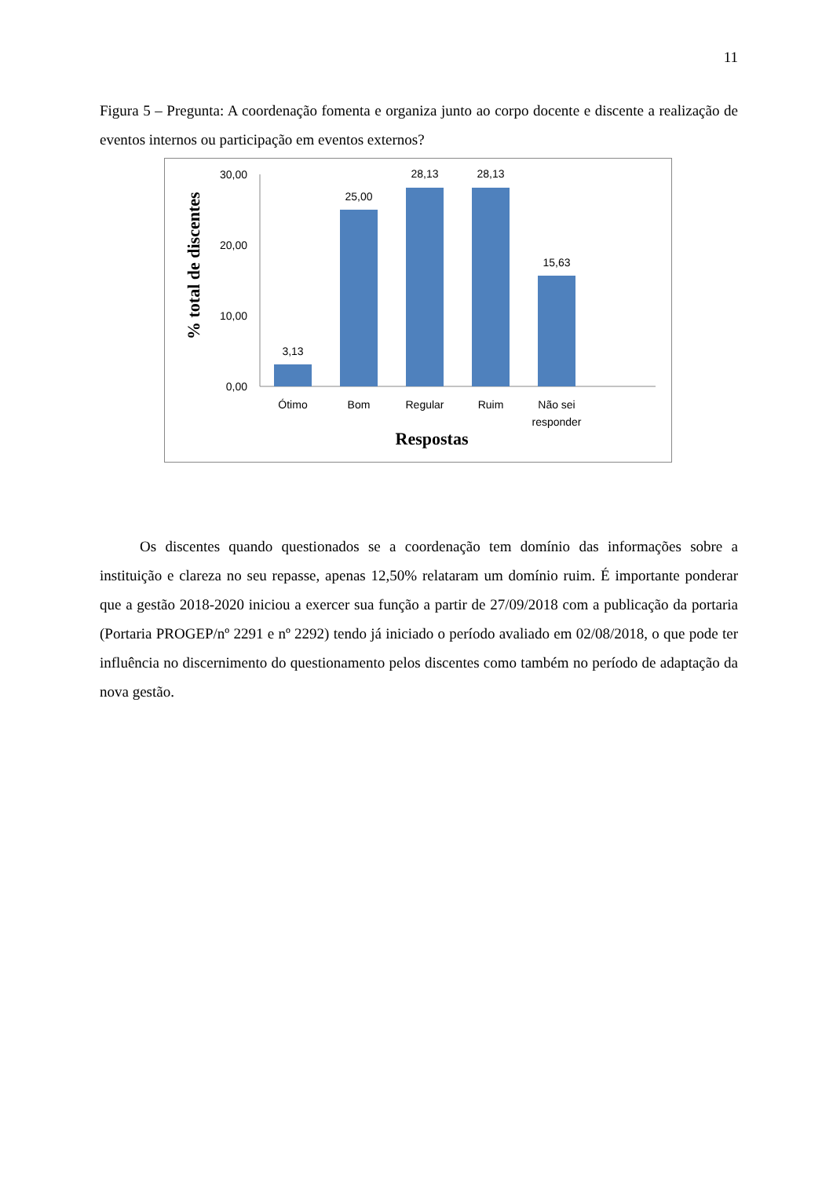11
Figura 5 – Pregunta: A coordenação fomenta e organiza junto ao corpo docente e discente a realização de eventos internos ou participação em eventos externos?
% total de discentes
30,00
20,00
10,00
0,00
3,13
25,00
28,13
28,13
15,63
Ótimo
Bom
Regular
Ruim
Não sei
responder
Respostas
Os discentes quando questionados se a coordenação tem domínio das informações sobre a instituição e clareza no seu repasse, apenas 12,50% relataram um domínio ruim. É importante ponderar que a gestão 2018-2020 iniciou a exercer sua função a partir de 27/09/2018 com a publicação da portaria (Portaria PROGEP/nº 2291 e nº 2292) tendo já iniciado o período avaliado em 02/08/2018, o que pode ter influência no discernimento do questionamento pelos discentes como também no período de adaptação da nova gestão.